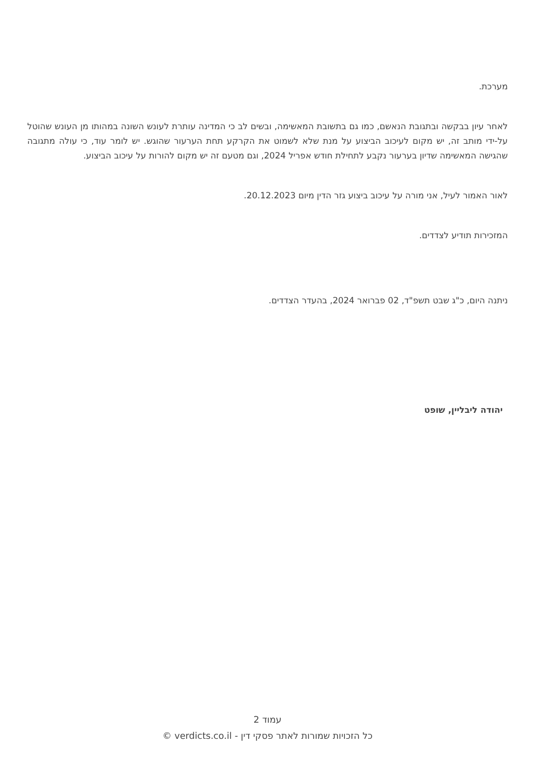מערכת.
לאחר עיון בבקשה ובתגובת הנאשם, כמו גם בתשובת המאשימה, ובשים לב כי המדינה עותרת לעונש השונה במהותו מן העונש שהוטל על-ידי מותב זה, יש מקום לעיכוב הביצוע על מנת שלא לשמוט את הקרקע תחת הערעור שהוגש. יש לומר עוד, כי עולה מתגובה שהגישה המאשימה שדיון בערעור נקבע לתחילת חודש אפריל 2024, וגם מטעם זה יש מקום להורות על עיכוב הביצוע.
לאור האמור לעיל, אני מורה על עיכוב ביצוע גזר הדין מיום 20.12.2023.
המזכירות תודיע לצדדים.
ניתנה היום, כ"ג שבט תשפ"ד, 02 פברואר 2024, בהעדר הצדדים.
יהודה ליבליין, שופט
עמוד 2
כל הזכויות שמורות לאתר פסקי דין - verdicts.co.il ©